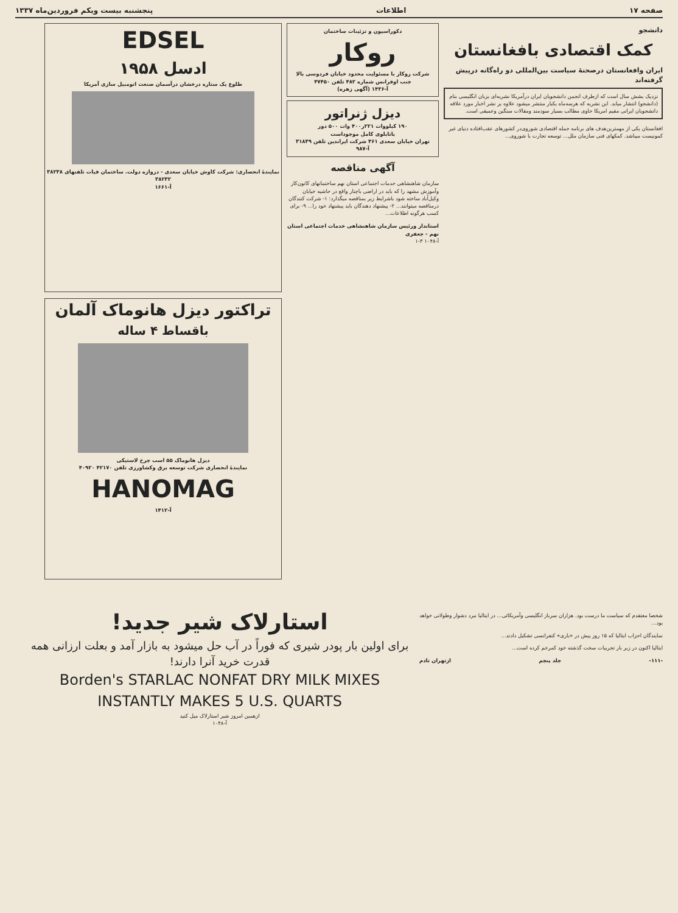صفحه ۱۷ اطلاعات پنجشنبه بیست ویکم فروردین‌ماه ۱۳۳۷
دانشجو
کمک اقتصادی بافغانستان
ایران وافغانستان درصحنهٔ سیاست بین‌المللی دو راه‌گانه درپیش گرفته‌اند
نزدیک بشش سال است که ازطرف انجمن دانشجویان ایران درآمریکا نشریه‌ای بزبان انگلیسی بنام (دانشجو) انتشار میابد. این نشریه که هرسه‌ماه یکبار منتشر میشود علاوه بر نشر اخبار مورد علاقه دانشجویان ایرانی مقیم امریکا حاوی مطالب بسیار سودمند ومقالات سنگین وعمیقی است.
افغانستان یکی از مهمترین‌هدف های برنامه حمله اقتصادی شوروی‌در کشورهای عقب‌افتاده دنیای غیر کمونیست میباشد. کمکهای فنی سازمان ملل... توسعه تجارت با شوروی...
دکوراسیون و تزئینات ساختمان
روکار
شرکت روکار با مسئولیت محدود خیابان فردوسی بالا جنب اوفرانس شماره ۴۸۲ تلفن ۴۷۴۵۰
آ-۱۴۳۶ (آگهی زهره)
دیزل ژنراتور
۱۹۰ کیلووات ۲۲۱ر۴۰۰ وات ۵۰۰ دور
باتابلوی کامل موجوداست
تهران خیابان سعدی ۴۶۱ شرکت ایراندین تلفن ۳۱۸۴۹
آ-۹۸۷
آگهی مناقصه
سازمان شاهنشاهی خدمات اجتماعی استان نهم ساختمانهای کانون‌کار وآموزش مشهد را که باید در اراضی باچنار واقع در حاشیه خیابان وکیل‌آباد ساخته شود باشرایط زیر بمناقصه میگذارد: ۱- شرکت کنندگان درمناقصه میتوانند... ۲- پیشنهاد دهندگان باید پیشنهاد خود را... ۹- برای کسب هرگونه اطلاعات...
استاندار ورئیس سازمان شاهنشاهی خدمات اجتماعی استان نهم - جعفری
آ-۱۰۴۸ ۳-۱
EDSEL
ادسل ۱۹۵۸
طلوع یک ستاره درخشان درآسمان صنعت اتومبیل سازی آمریکا
نمایندهٔ انحصاری: شرکت کاوش خیابان سعدی - دروازه دولت. ساختمان فیات تلفنهای ۳۸۲۳۸ ۳۸۲۳۲
آ-۱۶۶۱
تراکتور دیزل هانوماک آلمان
باقساط ۴ ساله
دیزل هانوماک ۵۵ اسب چرخ لاستیکی
نمایندهٔ انحصاری شرکت توسعه برق وکشاورزی تلفن ۴۲۱۷۰ ۴۰۹۲۰
HANOMAG
آ-۱۴۱۲
شخصا معتقدم که سیاست ما درست بود. هزاران سرباز انگلیسی وآمریکائی... در ایتالیا نبرد دشوار وطولانی خواهد بود...
نمایندگان احزاب ایتالیا که ۱۵ روز پیش در «باری» کنفرانسی تشکیل دادند...
ایتالیا اکنون در زیر بار تجربیات سخت گذشته خود کمرخم کرده است...
-۱۱۱- جلد پنجم ازتهران تادم
استارلاک شیر جدید!
برای اولین بار پودر شیری که فوراً در آب حل میشود به بازار آمد و بعلت ارزانی همه قدرت خرید آنرا دارند!
Borden's STARLAC NONFAT DRY MILK MIXES INSTANTLY MAKES 5 U.S. QUARTS
ازهمین امروز شیر استارلاک میل کنید
آ-۱۰۴۸